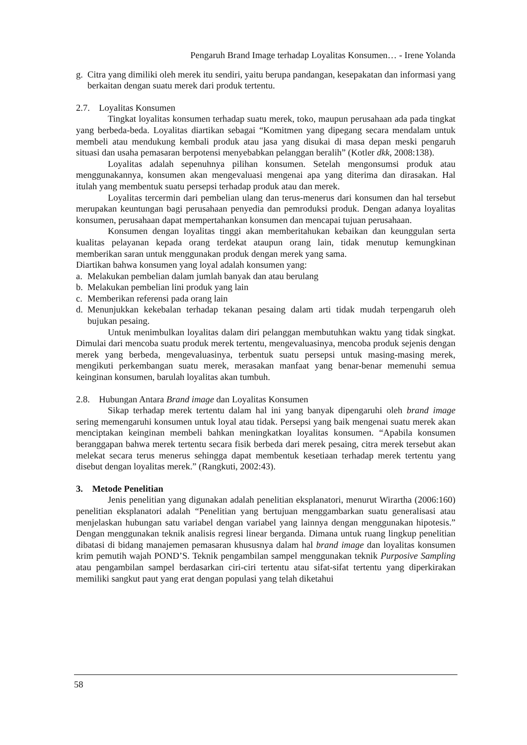Pengaruh Brand Image terhadap Loyalitas Konsumen… - Irene Yolanda
g. Citra yang dimiliki oleh merek itu sendiri, yaitu berupa pandangan, kesepakatan dan informasi yang berkaitan dengan suatu merek dari produk tertentu.
2.7. Loyalitas Konsumen
Tingkat loyalitas konsumen terhadap suatu merek, toko, maupun perusahaan ada pada tingkat yang berbeda-beda. Loyalitas diartikan sebagai “Komitmen yang dipegang secara mendalam untuk membeli atau mendukung kembali produk atau jasa yang disukai di masa depan meski pengaruh situasi dan usaha pemasaran berpotensi menyebabkan pelanggan beralih” (Kotler dkk, 2008:138).
Loyalitas adalah sepenuhnya pilihan konsumen. Setelah mengonsumsi produk atau menggunakannya, konsumen akan mengevaluasi mengenai apa yang diterima dan dirasakan. Hal itulah yang membentuk suatu persepsi terhadap produk atau dan merek.
Loyalitas tercermin dari pembelian ulang dan terus-menerus dari konsumen dan hal tersebut merupakan keuntungan bagi perusahaan penyedia dan pemroduksi produk. Dengan adanya loyalitas konsumen, perusahaan dapat mempertahankan konsumen dan mencapai tujuan perusahaan.
Konsumen dengan loyalitas tinggi akan memberitahukan kebaikan dan keunggulan serta kualitas pelayanan kepada orang terdekat ataupun orang lain, tidak menutup kemungkinan memberikan saran untuk menggunakan produk dengan merek yang sama.
Diartikan bahwa konsumen yang loyal adalah konsumen yang:
a. Melakukan pembelian dalam jumlah banyak dan atau berulang
b. Melakukan pembelian lini produk yang lain
c. Memberikan referensi pada orang lain
d. Menunjukkan kekebalan terhadap tekanan pesaing dalam arti tidak mudah terpengaruh oleh bujukan pesaing.
Untuk menimbulkan loyalitas dalam diri pelanggan membutuhkan waktu yang tidak singkat. Dimulai dari mencoba suatu produk merek tertentu, mengevaluasinya, mencoba produk sejenis dengan merek yang berbeda, mengevaluasinya, terbentuk suatu persepsi untuk masing-masing merek, mengikuti perkembangan suatu merek, merasakan manfaat yang benar-benar memenuhi semua keinginan konsumen, barulah loyalitas akan tumbuh.
2.8. Hubungan Antara Brand image dan Loyalitas Konsumen
Sikap terhadap merek tertentu dalam hal ini yang banyak dipengaruhi oleh brand image sering memengaruhi konsumen untuk loyal atau tidak. Persepsi yang baik mengenai suatu merek akan menciptakan keinginan membeli bahkan meningkatkan loyalitas konsumen. “Apabila konsumen beranggapan bahwa merek tertentu secara fisik berbeda dari merek pesaing, citra merek tersebut akan melekat secara terus menerus sehingga dapat membentuk kesetiaan terhadap merek tertentu yang disebut dengan loyalitas merek.” (Rangkuti, 2002:43).
3. Metode Penelitian
Jenis penelitian yang digunakan adalah penelitian eksplanatori, menurut Wirartha (2006:160) penelitian eksplanatori adalah “Penelitian yang bertujuan menggambarkan suatu generalisasi atau menjelaskan hubungan satu variabel dengan variabel yang lainnya dengan menggunakan hipotesis.” Dengan menggunakan teknik analisis regresi linear berganda. Dimana untuk ruang lingkup penelitian dibatasi di bidang manajemen pemasaran khususnya dalam hal brand image dan loyalitas konsumen krim pemutih wajah POND’S. Teknik pengambilan sampel menggunakan teknik Purposive Sampling atau pengambilan sampel berdasarkan ciri-ciri tertentu atau sifat-sifat tertentu yang diperkirakan memiliki sangkut paut yang erat dengan populasi yang telah diketahui
58